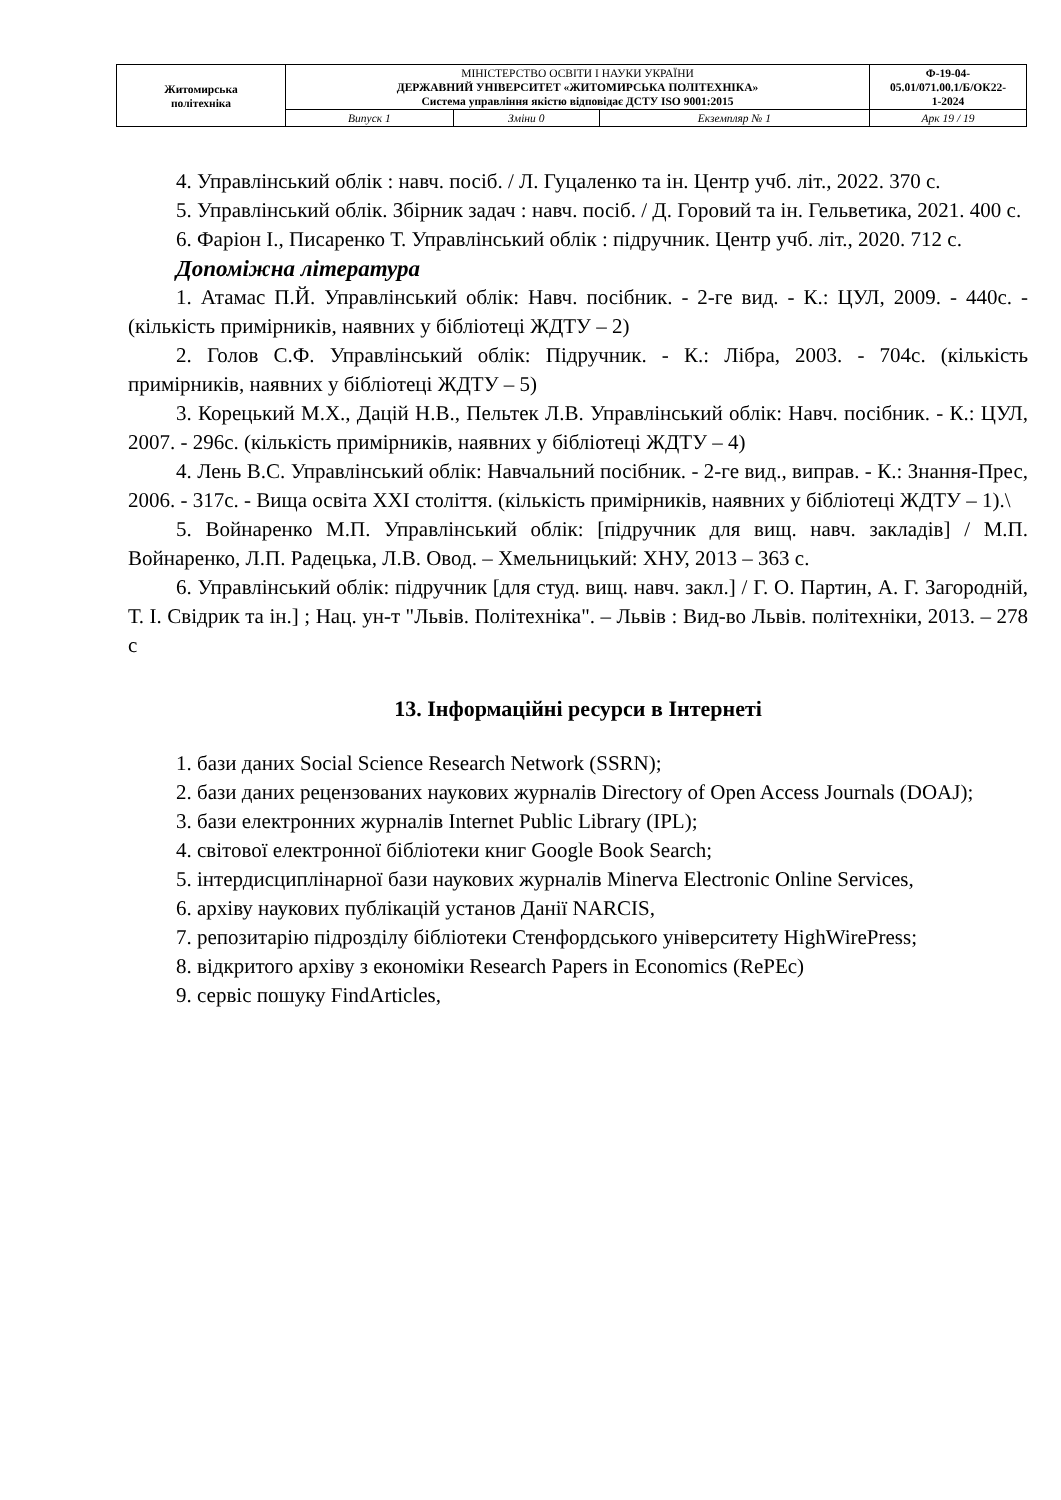| Житомирська політехніка | МІНІСТЕРСТВО ОСВІТИ І НАУКИ УКРАЇНИ ДЕРЖАВНИЙ УНІВЕРСИТЕТ «ЖИТОМИРСЬКА ПОЛІТЕХНІКА» Система управління якістю відповідає ДСТУ ISO 9001:2015 | | | Ф-19-04- 05.01/071.00.1/Б/ОК22- 1-2024 |
| | Випуск 1 | Зміни 0 | Екземпляр № 1 | Арк 19 / 19 |
4. Управлінський облік : навч. посіб. / Л. Гуцаленко та ін. Центр учб. літ., 2022. 370 с.
5. Управлінський облік. Збірник задач : навч. посіб. / Д. Горовий та ін. Гельветика, 2021. 400 с.
6. Фаріон І., Писаренко Т. Управлінський облік : підручник. Центр учб. літ., 2020. 712 с.
Допоміжна література
1. Атамас П.Й. Управлінський облік: Навч. посібник. - 2-ге вид. - К.: ЦУЛ, 2009. - 440с. - (кількість примірників, наявних у бібліотеці ЖДТУ – 2)
2. Голов С.Ф. Управлінський облік: Підручник. - К.: Лібра, 2003. - 704с. (кількість примірників, наявних у бібліотеці ЖДТУ – 5)
3. Корецький М.Х., Дацій Н.В., Пельтек Л.В. Управлінський облік: Навч. посібник. - К.: ЦУЛ, 2007. - 296с. (кількість примірників, наявних у бібліотеці ЖДТУ – 4)
4. Лень В.С. Управлінський облік: Навчальний посібник. - 2-ге вид., виправ. - К.: Знання-Прес, 2006. - 317с. - Вища освіта XXI століття. (кількість примірників, наявних у бібліотеці ЖДТУ – 1).\
5. Войнаренко М.П. Управлінський облік: [підручник для вищ. навч. закладів] / М.П. Войнаренко, Л.П. Радецька, Л.В. Овод. – Хмельницький: ХНУ, 2013 – 363 с.
6. Управлінський облік: підручник [для студ. вищ. навч. закл.] / Г. О. Партин, А. Г. Загородній, Т. І. Свідрик та ін.] ; Нац. ун-т "Львів. Політехніка". – Львів : Вид-во Львів. політехніки, 2013. – 278 с
13. Інформаційні ресурси в Інтернеті
1. бази даних Social Science Research Network (SSRN);
2. бази даних рецензованих наукових журналів Directory of Open Access Journals (DOAJ);
3. бази електронних журналів Internet Public Library (IPL);
4. світової електронної бібліотеки книг Google Book Search;
5. інтердисциплінарної бази наукових журналів Minerva Electronic Online Services,
6. архіву наукових публікацій установ Данії NARCIS,
7. репозитарію підрозділу бібліотеки Стенфордського університету HighWirePress;
8. відкритого архіву з економіки Research Papers in Economics (RePEc)
9. сервіс пошуку FindArticles,